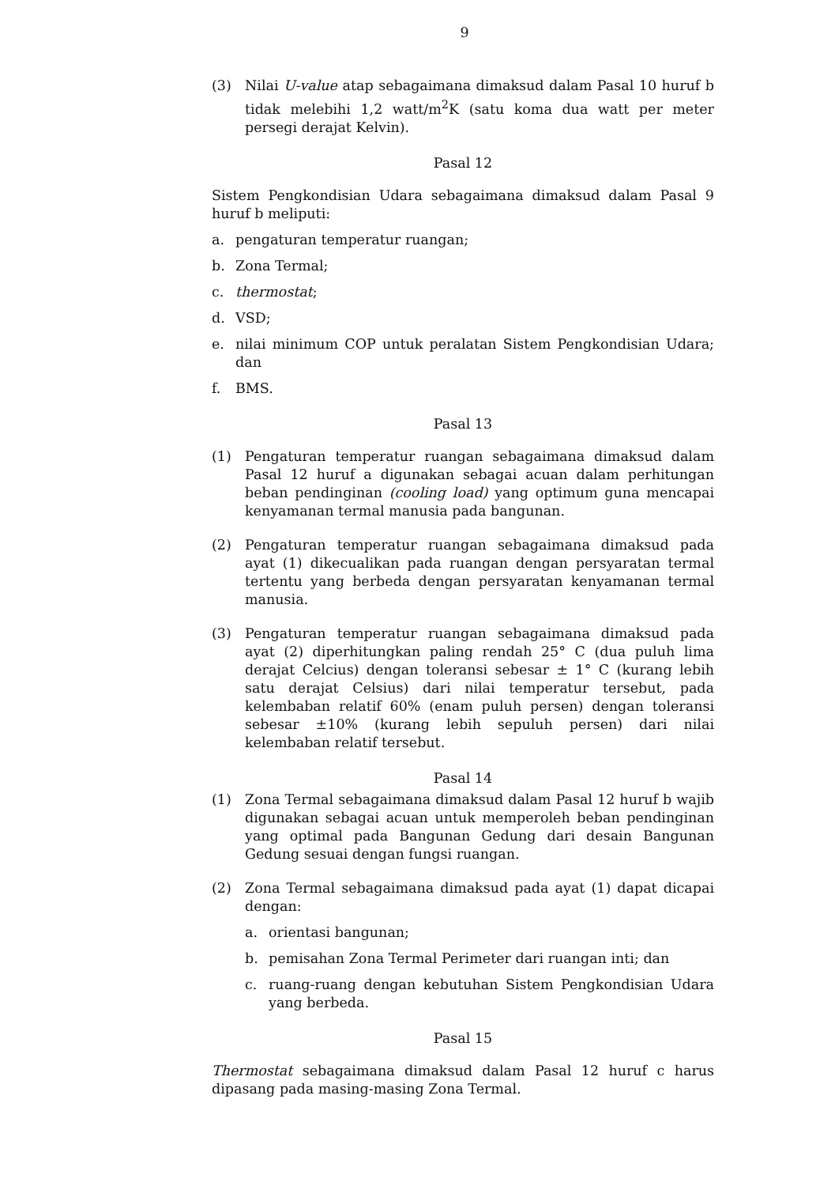9
(3) Nilai U-value atap sebagaimana dimaksud dalam Pasal 10 huruf b tidak melebihi 1,2 watt/m<sup>2</sup>K (satu koma dua watt per meter persegi derajat Kelvin).
Pasal 12
Sistem Pengkondisian Udara sebagaimana dimaksud dalam Pasal 9 huruf b meliputi:
a. pengaturan temperatur ruangan;
b. Zona Termal;
c. thermostat;
d. VSD;
e. nilai minimum COP untuk peralatan Sistem Pengkondisian Udara; dan
f. BMS.
Pasal 13
(1) Pengaturan temperatur ruangan sebagaimana dimaksud dalam Pasal 12 huruf a digunakan sebagai acuan dalam perhitungan beban pendinginan (cooling load) yang optimum guna mencapai kenyamanan termal manusia pada bangunan.
(2) Pengaturan temperatur ruangan sebagaimana dimaksud pada ayat (1) dikecualikan pada ruangan dengan persyaratan termal tertentu yang berbeda dengan persyaratan kenyamanan termal manusia.
(3) Pengaturan temperatur ruangan sebagaimana dimaksud pada ayat (2) diperhitungkan paling rendah 25° C (dua puluh lima derajat Celcius) dengan toleransi sebesar ± 1° C (kurang lebih satu derajat Celsius) dari nilai temperatur tersebut, pada kelembaban relatif 60% (enam puluh persen) dengan toleransi sebesar ±10% (kurang lebih sepuluh persen) dari nilai kelembaban relatif tersebut.
Pasal 14
(1) Zona Termal sebagaimana dimaksud dalam Pasal 12 huruf b wajib digunakan sebagai acuan untuk memperoleh beban pendinginan yang optimal pada Bangunan Gedung dari desain Bangunan Gedung sesuai dengan fungsi ruangan.
(2) Zona Termal sebagaimana dimaksud pada ayat (1) dapat dicapai dengan:
a. orientasi bangunan;
b. pemisahan Zona Termal Perimeter dari ruangan inti; dan
c. ruang-ruang dengan kebutuhan Sistem Pengkondisian Udara yang berbeda.
Pasal 15
Thermostat sebagaimana dimaksud dalam Pasal 12 huruf c harus dipasang pada masing-masing Zona Termal.